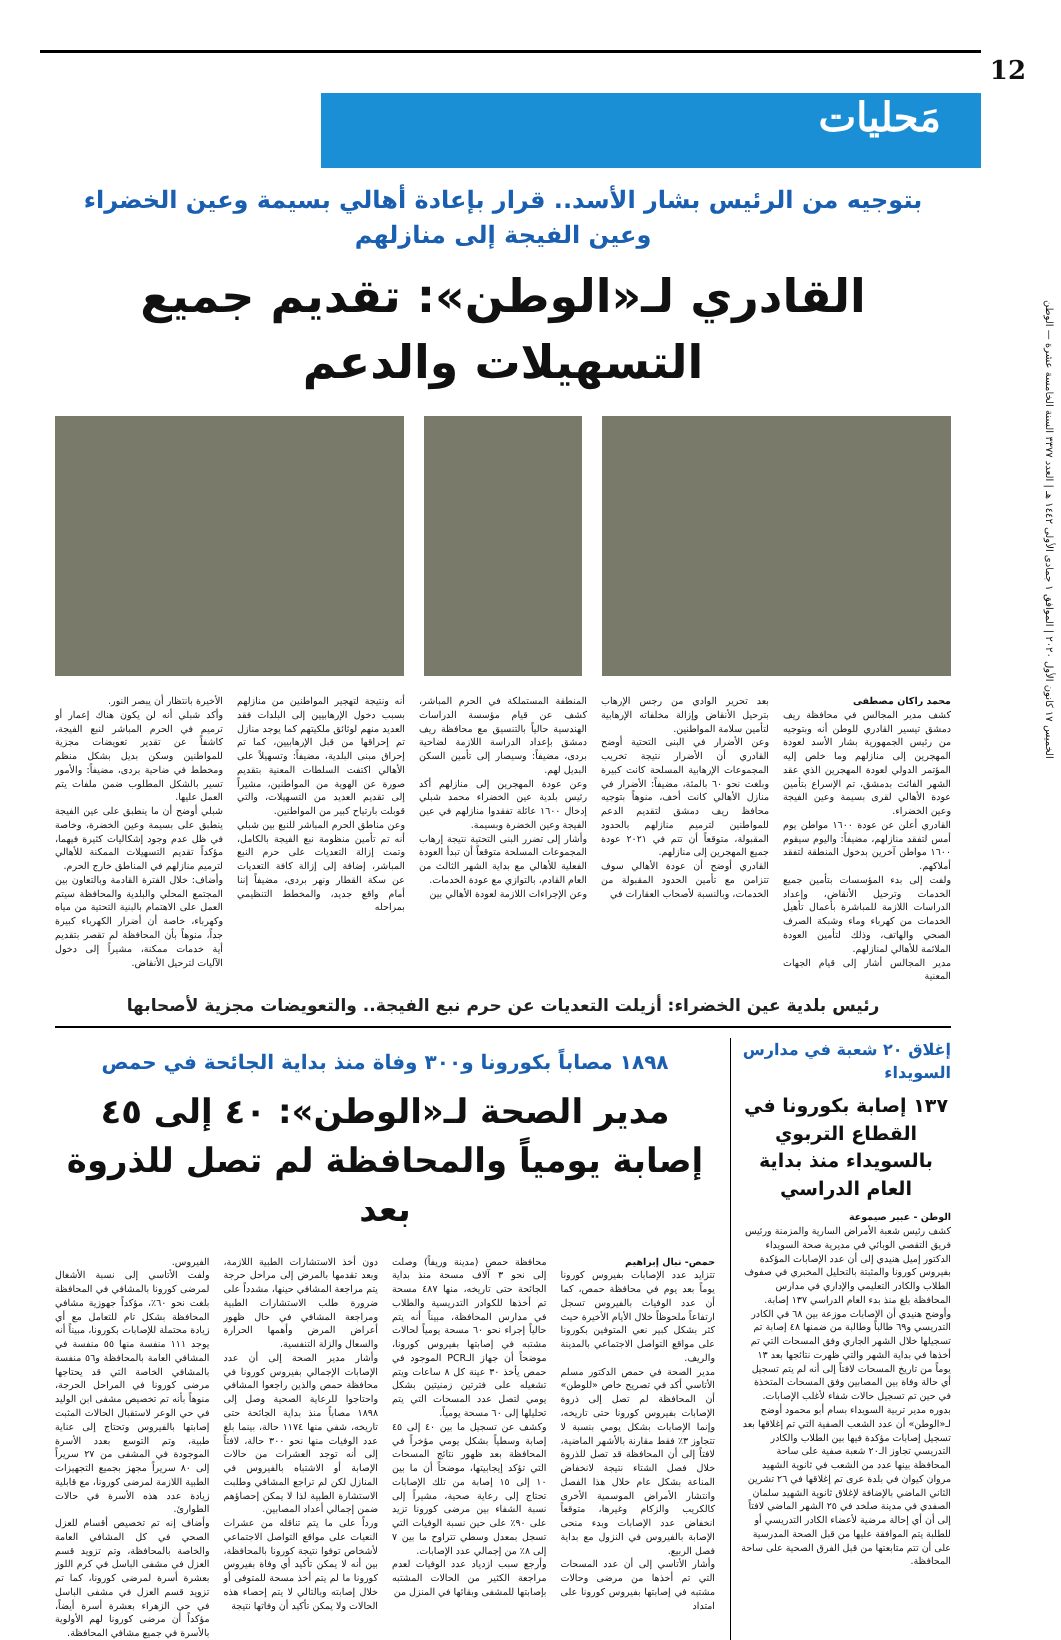12
مَحليات
الخميس ١٧ كانون الأول ٢٠٢٠ | الموافق ١ جمادى الأولى ١٤٤٢ هـ | العدد ٣٣٧٧ السنة الخامسة عشرة — الوطن
بتوجيه من الرئيس بشار الأسد.. قرار بإعادة أهالي بسيمة وعين الخضراء وعين الفيجة إلى منازلهم
القادري لـ«الوطن»: تقديم جميع التسهيلات والدعم
محمد راكان مصطفى
كشف مدير المجالس في محافظة ريف دمشق تيسير القادري للوطن أنه وبتوجيه من رئيس الجمهورية بشار الأسد لعودة المهجرين إلى منازلهم وما خلص إليه المؤتمر الدولي لعودة المهجرين الذي عقد الشهر الفائت بدمشق، تم الإسراع بتأمين عودة الأهالي لقرى بسيمة وعين الفيجة وعين الخضراء.
القادري أعلن عن عودة ١٦٠٠ مواطن يوم أمس لتفقد منازلهم، مضيفاً: واليوم سيقوم ١٦٠٠ مواطن آخرين بدخول المنطقة لتفقد أملاكهم.
ولفت إلى بدء المؤسسات بتأمين جميع الخدمات وترحيل الأنقاض، وإعداد الدراسات اللازمة للمباشرة بأعمال تأهيل الخدمات من كهرباء وماء وشبكة الصرف الصحي والهاتف، وذلك لتأمين العودة الملائمة للأهالي لمنازلهم.
مدير المجالس أشار إلى قيام الجهات المعنية
بعد تحرير الوادي من رجس الإرهاب بترحيل الأنقاض وإزالة مخلفاته الإرهابية لتأمين سلامة المواطنين.
وعن الأضرار في البنى التحتية أوضح القادري أن الأضرار نتيجة تخريب المجموعات الإرهابية المسلحة كانت كبيرة وبلغت نحو ٦٠ بالمئة، مضيفاً: الأضرار في منازل الأهالي كانت أخف، منوهاً بتوجيه محافظ ريف دمشق لتقديم الدعم للمواطنين لترميم منازلهم بالحدود المقبولة، متوقعاً أن تتم في ٢٠٢١ عودة جميع المهجرين إلى منازلهم.
القادري أوضح أن عودة الأهالي سوف تتزامن مع تأمين الحدود المقبولة من الخدمات، وبالنسبة لأصحاب العقارات في
المنطقة المستملكة في الحرم المباشر، كشف عن قيام مؤسسة الدراسات الهندسية حالياً بالتنسيق مع محافظة ريف دمشق بإعداد الدراسة اللازمة لضاحية بردى، مضيفاً: وسيصار إلى تأمين السكن البديل لهم.
وعن عودة المهجرين إلى منازلهم أكد رئيس بلدية عين الخضراء محمد شبلي إدخال ١٦٠٠ عائلة تفقدوا منازلهم في عين الفيجة وعين الخضرة وبسيمة.
وأشار إلى تضرر البنى التحتية نتيجة إرهاب المجموعات المسلحة متوقعاً أن تبدأ العودة الفعلية للأهالي مع بداية الشهر الثالث من العام القادم، بالتوازي مع عودة الخدمات.
وعن الإجراءات اللازمة لعودة الأهالي بين
أنه ونتيجة لتهجير المواطنين من منازلهم بسبب دخول الإرهابيين إلى البلدات فقد العديد منهم لوثائق ملكيتهم كما يوجد منازل تم إحراقها من قبل الإرهابيين، كما تم إحراق مبنى البلدية، مضيفاً: وتسهيلاً على الأهالي اكتفت السلطات المعنية بتقديم صورة عن الهوية من المواطنين، مشيراً إلى تقديم العديد من التسهيلات، والتي قوبلت بارتياح كبير من المواطنين.
وعن مناطق الحرم المباشر للنبع بين شبلي أنه تم تأمين منظومة نبع الفيجة بالكامل، وتمت إزالة التعديات على حرم النبع المباشر، إضافة إلى إزالة كافة التعديات عن سكة القطار ونهر بردى، مضيفاً إننا أمام واقع جديد، والمخطط التنظيمي بمراحله
الأخيرة بانتظار أن يبصر النور.
وأكد شبلي أنه لن يكون هناك إعمار أو ترميم في الحرم المباشر لنبع الفيجة، كاشفاً عن تقدير تعويضات مجزية للمواطنين وسكن بديل بشكل منظم ومخطط في ضاحية بردى، مضيفاً: والأمور تسير بالشكل المطلوب ضمن ملفات يتم العمل عليها.
شبلي أوضح أن ما ينطبق على عين الفيجة ينطبق على بسيمة وعين الخضرة، وخاصة في ظل عدم وجود إشكاليات كثيرة فيهما، مؤكداً تقديم التسهيلات الممكنة للأهالي لترميم منازلهم في المناطق خارج الحرم.
وأضاف: خلال الفترة القادمة وبالتعاون بين المجتمع المحلي والبلدية والمحافظة سيتم العمل على الاهتمام بالبنية التحتية من مياه وكهرباء، خاصة أن أضرار الكهرباء كبيرة جداً، منوهاً بأن المحافظة لم تقصر بتقديم أية خدمات ممكنة، مشيراً إلى دخول الآليات لترحيل الأنقاض.
رئيس بلدية عين الخضراء: أزيلت التعديات عن حرم نبع الفيجة.. والتعويضات مجزية لأصحابها
إغلاق ٢٠ شعبة في مدارس السويداء
١٣٧ إصابة بكورونا في القطاع التربوي بالسويداء منذ بداية العام الدراسي
الوطن - عبير صيموعة
كشف رئيس شعبة الأمراض السارية والمزمنة ورئيس فريق التقصي الوبائي في مديرية صحة السويداء الدكتور إميل هنيدي إلى أن عدد الإصابات المؤكدة بفيروس كورونا والمثبتة بالتحليل المخبري في صفوف الطلاب والكادر التعليمي والإداري في مدارس المحافظة بلغ منذ بدء العام الدراسي ١٣٧ إصابة.
وأوضح هنيدي أن الإصابات موزعة بين ٦٨ في الكادر التدريسي و٦٩ طالباً وطالبة من ضمنها ٤٨ إصابة تم تسجيلها خلال الشهر الجاري وفق المسحات التي تم أخذها في بداية الشهر والتي ظهرت نتائجها بعد ١٣ يوماً من تاريخ المسحات لافتاً إلى أنه لم يتم تسجيل أي حالة وفاة بين المصابين وفق المسحات المتخذة في حين تم تسجيل حالات شفاء لأغلب الإصابات.
بدوره مدير تربية السويداء بسام أبو محمود أوضح لـ«الوطن» أن عدد الشعب الصفية التي تم إغلاقها بعد تسجيل إصابات مؤكدة فيها بين الطلاب والكادر التدريسي تجاوز الـ٢٠ شعبة صفية على ساحة المحافظة بينها عدد من الشعب في ثانوية الشهيد مروان كيوان في بلدة عرى تم إغلاقها في ٢٦ تشرين الثاني الماضي بالإضافة لإغلاق ثانوية الشهيد سلمان الصفدي في مدينة صلخد في ٢٥ الشهر الماضي لافتاً إلى أن أي إحالة مرضية لأعضاء الكادر التدريسي أو للطلبة يتم الموافقة عليها من قبل الصحة المدرسية على أن تتم متابعتها من قبل الفرق الصحية على ساحة المحافظة.
١٨٩٨ مصاباً بكورونا و٣٠٠ وفاة منذ بداية الجائحة في حمص
مدير الصحة لـ«الوطن»: ٤٠ إلى ٤٥ إصابة يومياً والمحافظة لم تصل للذروة بعد
حمص- نبال إبراهيم
تتزايد عدد الإصابات بفيروس كورونا يوماً بعد يوم في محافظة حمص، كما أن عدد الوفيات بالفيروس تسجل ارتفاعاً ملحوظاً خلال الأيام الأخيرة حيث كثر بشكل كبير نعي المتوفين بكورونا على مواقع التواصل الاجتماعي بالمدينة والريف.
مدير الصحة في حمص الدكتور مسلم الأتاسي أكد في تصريح خاص «للوطن» أن المحافظة لم تصل إلى ذروة الإصابات بفيروس كورونا حتى تاريخه، وإنما الإصابات بشكل يومي بنسبة لا تتجاوز ٣٪ فقط مقارنة بالأشهر الماضية، لافتاً إلى أن المحافظة قد تصل للذروة خلال فصل الشتاء نتيجة لانخفاض المناعة بشكل عام خلال هذا الفصل وانتشار الأمراض الموسمية الأخرى كالكريب والزكام وغيرها، متوقعاً انخفاض عدد الإصابات وبدء منحى الإصابة بالفيروس في النزول مع بداية فصل الربيع.
وأشار الأتاسي إلى أن عدد المسحات التي تم أخذها من مرضى وحالات مشتبه في إصابتها بفيروس كورونا على امتداد
محافظة حمص (مدينة وريفاً) وصلت إلى نحو ٣ آلاف مسحة منذ بداية الجائحة حتى تاريخه، منها ٤٨٧ مسحة تم أخذها للكوادر التدريسية والطلاب في مدارس المحافظة، مبيناً أنه يتم حالياً إجراء نحو ٦٠ مسحة يومياً لحالات مشتبه في إصابتها بفيروس كورونا، موضحاً أن جهاز الـPCR الموجود في حمص يأخذ ٣٠ عينة كل ٨ ساعات ويتم تشغيله على فترتين زمنيتين بشكل يومي لتصل عدد المسحات التي يتم تحليلها إلى ٦٠ مسحة يومياً.
وكشف عن تسجيل ما بين ٤٠ إلى ٤٥ إصابة وسطياً بشكل يومي مؤخراً في المحافظة بعد ظهور نتائج المسحات التي تؤكد إيجابيتها، موضحاً أن ما بين ١٠ إلى ١٥ إصابة من تلك الإصابات تحتاج إلى رعاية صحية، مشيراً إلى نسبة الشفاء بين مرضى كورونا تزيد على ٩٠٪ على حين نسبة الوفيات التي تسجل بمعدل وسطي تتراوح ما بين ٧ إلى ٨٪ من إجمالي عدد الإصابات.
وأرجع سبب ازدياد عدد الوفيات لعدم مراجعة الكثير من الحالات المشتبه بإصابتها للمشفى وبقائها في المنزل من
دون أخذ الاستشارات الطبية اللازمة، وبعد تقدمها بالمرض إلى مراحل حرجة يتم مراجعة المشافي حينها، مشدداً على ضرورة طلب الاستشارات الطبية ومراجعة المشافي في حال ظهور أعراض المرض وأهمها الحرارة والسعال والزلة التنفسية.
وأشار مدير الصحة إلى أن عدد الإصابات الإجمالي بفيروس كورونا في محافظة حمص والذين راجعوا المشافي واحتاجوا للرعاية الصحية وصل إلى ١٨٩٨ مصاباً منذ بداية الجائحة حتى تاريخه، شفي منها ١١٧٤ حالة، بينما بلغ عدد الوفيات منها نحو ٣٠٠ حالة، لافتاً إلى أنه توجد العشرات من حالات الإصابة أو الاشتباه بالفيروس في المنازل لكن لم تراجع المشافي وطلبت الاستشارة الطبية لذا لا يمكن إحصاؤهم ضمن إجمالي أعداد المصابين.
ورداً على ما يتم تناقله من عشرات النعيات على مواقع التواصل الاجتماعي لأشخاص توفوا نتيجة كورونا بالمحافظة، بين أنه لا يمكن تأكيد أي وفاة بفيروس كورونا ما لم يتم أخذ مسحة للمتوفى أو خلال إصابته وبالتالي لا يتم إحصاء هذه الحالات ولا يمكن تأكيد أن وفاتها نتيجة
الفيروس.
ولفت الأتاسي إلى نسبة الأشغال لمرضى كورونا بالمشافي في المحافظة بلغت نحو ٦٠٪، مؤكداً جهوزية مشافي المحافظة بشكل تام للتعامل مع أي زيادة محتملة للإصابات بكورونا، مبيناً أنه يوجد ١١١ منفسة منها ٥٥ منفسة في المشافي العامة بالمحافظة و٥٦ منفسة بالمشافي الخاصة التي قد يحتاجها مرضى كورونا في المراحل الحرجة، منوهاً بأنه تم تخصيص مشفى ابن الوليد في حي الوعر لاستقبال الحالات المثبت إصابتها بالفيروس وتحتاج إلى عناية طبية، وتم التوسع بعدد الأسرة الموجودة في المشفى من ٢٧ سريراً إلى ٨٠ سريراً مجهز بجميع التجهيزات الطبية اللازمة لمرضى كورونا، مع قابلية زيادة عدد هذه الأسرة في حالات الطوارئ.
وأضاف إنه تم تخصيص أقسام للعزل الصحي في كل المشافي العامة والخاصة بالمحافظة، وتم تزويد قسم العزل في مشفى الباسل في كرم اللوز بعشرة أسرة لمرضى كورونا، كما تم تزويد قسم العزل في مشفى الباسل في حي الزهراء بعشرة أسرة أيضاً، مؤكداً أن مرضى كورونا لهم الأولوية بالأسرة في جميع مشافي المحافظة.